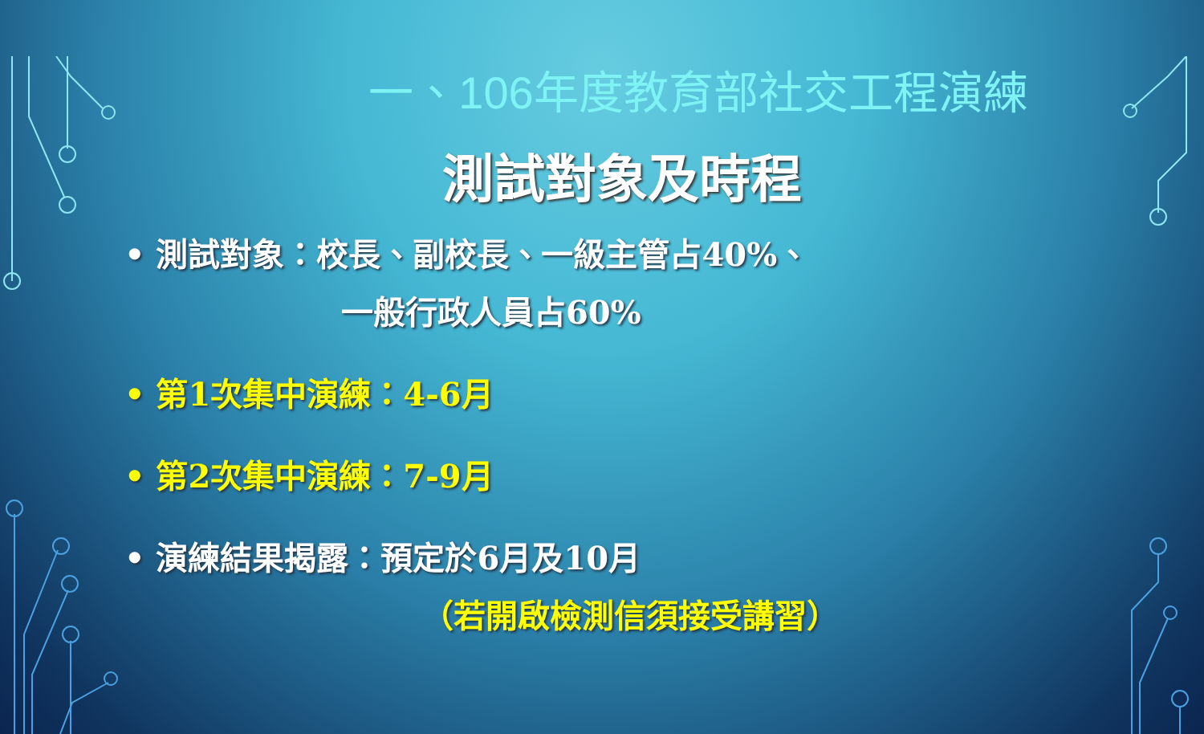一、106年度教育部社交工程演練
測試對象及時程
• 測試對象：校長、副校長、一級主管占40%、
一般行政人員占60%
• 第1次集中演練：4-6月
• 第2次集中演練：7-9月
• 演練結果揭露：預定於6月及10月
（若開啟檢測信須接受講習）